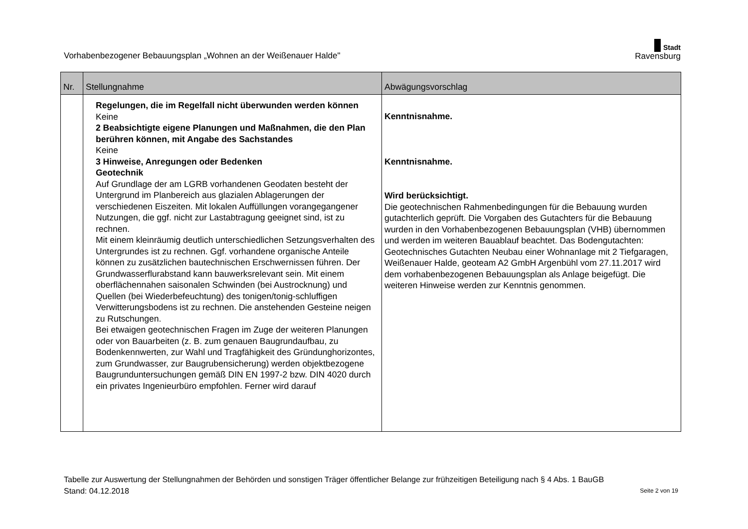Vorhabenbezogener Bebauungsplan „Wohnen an der Weißenauer Halde"
Stadt
Ravensburg
| Nr. | Stellungnahme | Abwägungsvorschlag |
| --- | --- | --- |
| | Regelungen, die im Regelfall nicht überwunden werden können Keine 2 Beabsichtigte eigene Planungen und Maßnahmen, die den Plan berühren können, mit Angabe des Sachstandes Keine 3 Hinweise, Anregungen oder Bedenken Geotechnik Auf Grundlage der am LGRB vorhandenen Geodaten besteht der Untergrund im Planbereich aus glazialen Ablagerungen der verschiedenen Eiszeiten. Mit lokalen Auffüllungen vorangegangener Nutzungen, die ggf. nicht zur Lastabtragung geeignet sind, ist zu rechnen. Mit einem kleinräumig deutlich unterschiedlichen Setzungsverhalten des Untergrundes ist zu rechnen. Ggf. vorhandene organische Anteile können zu zusätzlichen bautechnischen Erschwernissen führen. Der Grundwasserflurabstand kann bauwerksrelevant sein. Mit einem oberflächennahen saisonalen Schwinden (bei Austrocknung) und Quellen (bei Wiederbefeuchtung) des tonigen/tonig-schluffigen Verwitterungsbodens ist zu rechnen. Die anstehenden Gesteine neigen zu Rutschungen. Bei etwaigen geotechnischen Fragen im Zuge der weiteren Planungen oder von Bauarbeiten (z. B. zum genauen Baugrundaufbau, zu Bodenkennwerten, zur Wahl und Tragfähigkeit des Gründunghorizontes, zum Grundwasser, zur Baugrubensicherung) werden objektbezogene Baugrunduntersuchungen gemäß DIN EN 1997-2 bzw. DIN 4020 durch ein privates Ingenieurbüro empfohlen. Ferner wird darauf | Kenntnisnahme. Kenntnisnahme. Wird berücksichtigt. Die geotechnischen Rahmenbedingungen für die Bebauung wurden gutachterlich geprüft. Die Vorgaben des Gutachters für die Bebauung wurden in den Vorhabenbezogenen Bebauungsplan (VHB) übernommen und werden im weiteren Bauablauf beachtet. Das Bodengutachten: Geotechnisches Gutachten Neubau einer Wohnanlage mit 2 Tiefgaragen, Weißenauer Halde, geoteam A2 GmbH Argenbühl vom 27.11.2017 wird dem vorhabenbezogenen Bebauungsplan als Anlage beigefügt. Die weiteren Hinweise werden zur Kenntnis genommen. |
Tabelle zur Auswertung der Stellungnahmen der Behörden und sonstigen Träger öffentlicher Belange zur frühzeitigen Beteiligung nach § 4 Abs. 1 BauGB
Stand: 04.12.2018 Seite 2 von 19